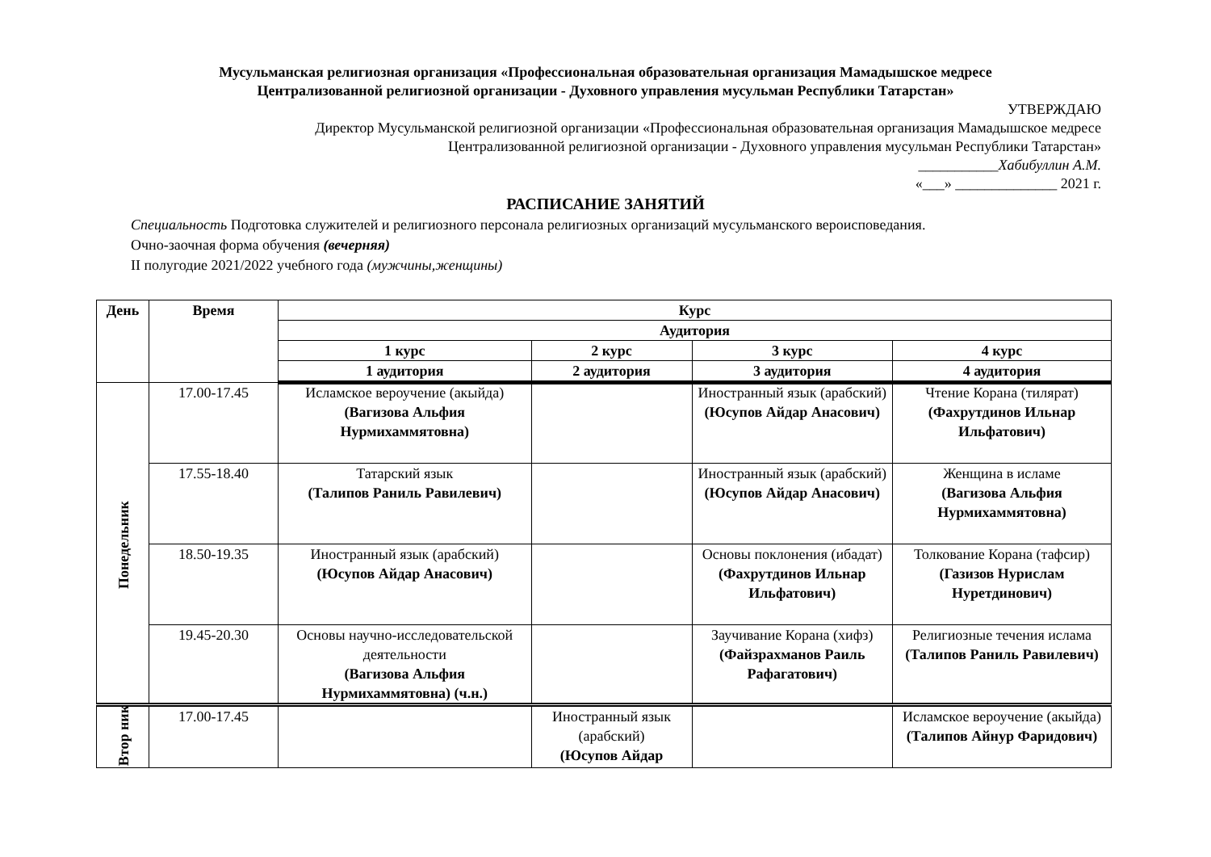Мусульманская религиозная организация «Профессиональная образовательная организация Мамадышское медресе
Централизованной религиозной организации - Духовного управления мусульман Республики Татарстан»
УТВЕРЖДАЮ
Директор Мусульманской религиозной организации «Профессиональная образовательная организация Мамадышское медресе
Централизованной религиозной организации - Духовного управления мусульман Республики Татарстан»
___________Хабибуллин А.М.
«___» ______________ 2021 г.
РАСПИСАНИЕ ЗАНЯТИЙ
Специальность Подготовка служителей и религиозного персонала религиозных организаций мусульманского вероисповедания.
Очно-заочная форма обучения (вечерняя)
II полугодие 2021/2022 учебного года (мужчины,женщины)
| День | Время | Курс | | | |
| --- | --- | --- | --- | --- | --- |
| | | Аудитория | | | |
| | | 1 курс | 2 курс | 3 курс | 4 курс |
| | | 1 аудитория | 2 аудитория | 3 аудитория | 4 аудитория |
| Понедельник | 17.00-17.45 | Исламское вероучение (акыйда) (Вагизова Альфия Нурмихаммятовна) | | Иностранный язык (арабский) (Юсупов Айдар Анасович) | Чтение Корана (тилярат) (Фахрутдинов Ильнар Ильфатович) |
| | 17.55-18.40 | Татарский язык (Талипов Раниль Равилевич) | | Иностранный язык (арабский) (Юсупов Айдар Анасович) | Женщина в исламе (Вагизова Альфия Нурмихаммятовна) |
| | 18.50-19.35 | Иностранный язык (арабский) (Юсупов Айдар Анасович) | | Основы поклонения (ибадат) (Фахрутдинов Ильнар Ильфатович) | Толкование Корана (тафсир) (Газизов Нурислам Нуретдинович) |
| | 19.45-20.30 | Основы научно-исследовательской деятельности (Вагизова Альфия Нурмихаммятовна) (ч.н.) | | Заучивание Корана (хифз) (Файзрахманов Раиль Рафагатович) | Религиозные течения ислама (Талипов Раниль Равилевич) |
| Втор ник | 17.00-17.45 | | Иностранный язык (арабский) (Юсупов Айдар | | Исламское вероучение (акыйда) (Талипов Айнур Фаридович) |